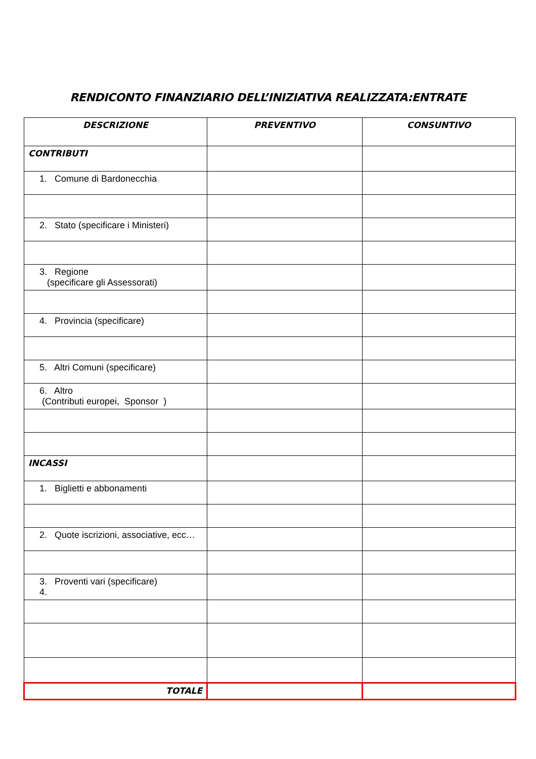RENDICONTO FINANZIARIO DELL’INIZIATIVA REALIZZATA:ENTRATE
| DESCRIZIONE | PREVENTIVO | CONSUNTIVO |
| --- | --- | --- |
| CONTRIBUTI | | |
| 1. Comune di Bardonecchia | | |
| 2. Stato (specificare i Ministeri) | | |
| 3. Regione (specificare gli Assessorati) | | |
| 4. Provincia (specificare) | | |
| 5. Altri Comuni (specificare) | | |
| 6. Altro (Contributi europei, Sponsor ) | | |
| INCASSI | | |
| 1. Biglietti e abbonamenti | | |
| 2. Quote iscrizioni, associative, ecc… | | |
| 3. Proventi vari (specificare) 4. | | |
| TOTALE | | |